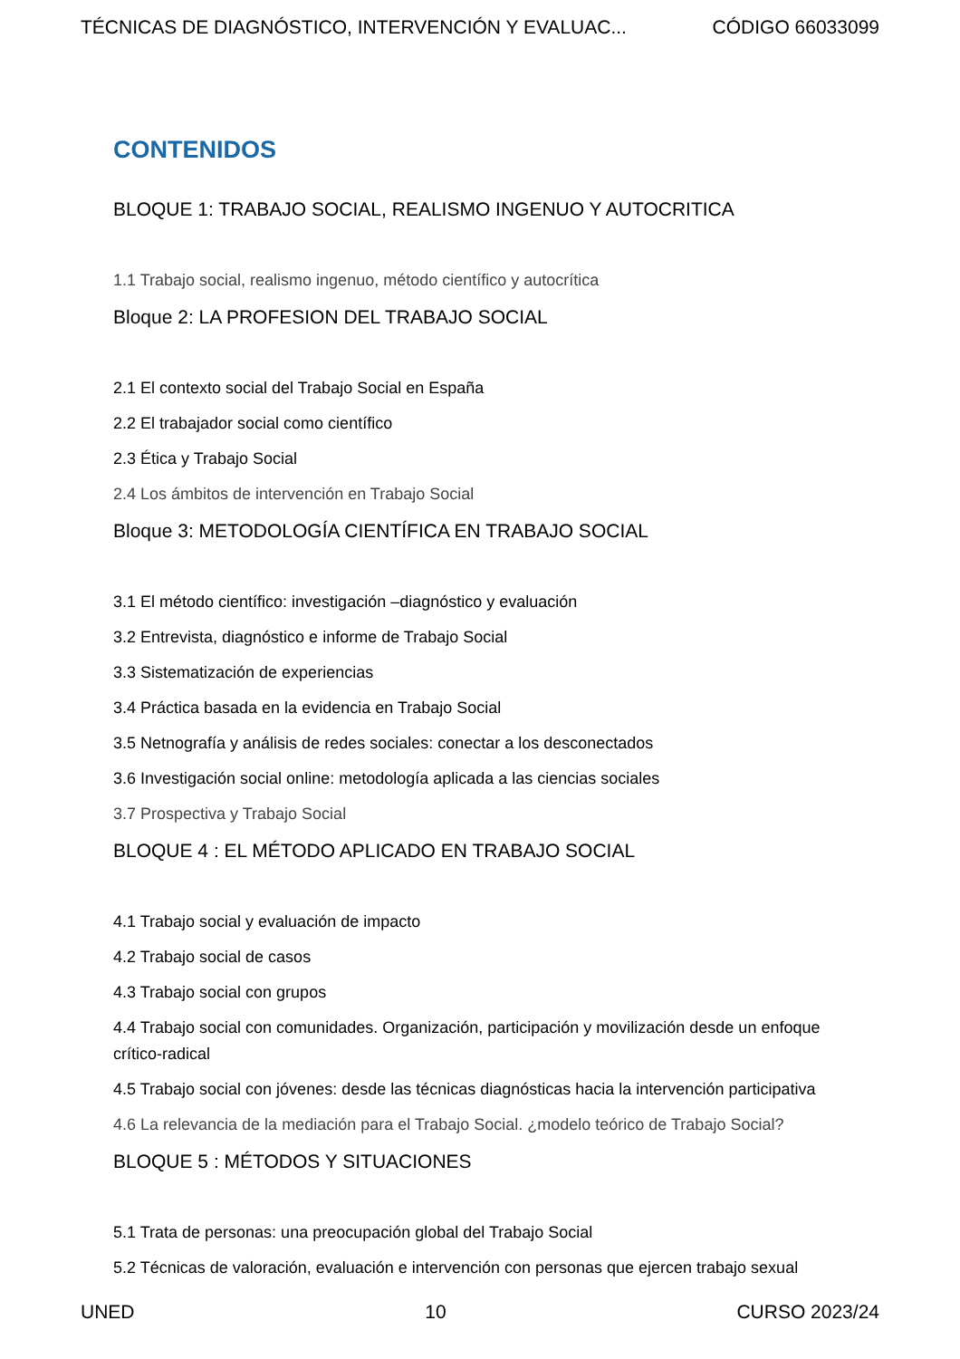TÉCNICAS DE DIAGNÓSTICO, INTERVENCIÓN Y EVALUAC... CÓDIGO 66033099
CONTENIDOS
BLOQUE 1: TRABAJO SOCIAL, REALISMO INGENUO Y AUTOCRITICA
1.1 Trabajo social, realismo ingenuo, método científico y autocrítica
Bloque 2: LA PROFESION DEL TRABAJO SOCIAL
2.1 El contexto social del Trabajo Social en España
2.2 El trabajador social como científico
2.3 Ética y Trabajo Social
2.4 Los ámbitos de intervención en Trabajo Social
Bloque 3: METODOLOGÍA CIENTÍFICA EN TRABAJO SOCIAL
3.1 El método científico: investigación –diagnóstico y evaluación
3.2 Entrevista, diagnóstico e informe de Trabajo Social
3.3 Sistematización de experiencias
3.4 Práctica basada en la evidencia en Trabajo Social
3.5 Netnografía y análisis de redes sociales: conectar a los desconectados
3.6 Investigación social online: metodología aplicada a las ciencias sociales
3.7 Prospectiva y Trabajo Social
BLOQUE 4 : EL MÉTODO APLICADO EN TRABAJO SOCIAL
4.1 Trabajo social y evaluación de impacto
4.2 Trabajo social de casos
4.3 Trabajo social con grupos
4.4 Trabajo social con comunidades. Organización, participación y movilización desde un enfoque crítico-radical
4.5 Trabajo social con jóvenes: desde las técnicas diagnósticas hacia la intervención participativa
4.6 La relevancia de la mediación para el Trabajo Social. ¿modelo teórico de Trabajo Social?
BLOQUE 5 : MÉTODOS Y SITUACIONES
5.1 Trata de personas: una preocupación global del Trabajo Social
5.2 Técnicas de valoración, evaluación e intervención con personas que ejercen trabajo sexual
UNED 10 CURSO 2023/24